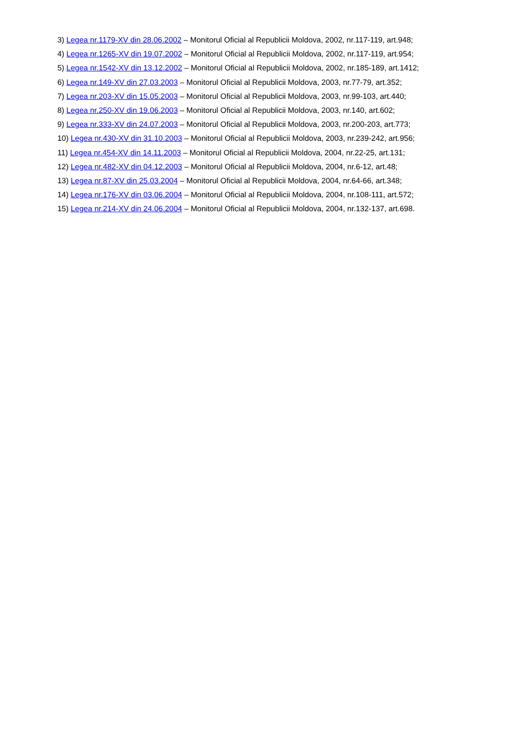3) Legea nr.1179-XV din 28.06.2002 – Monitorul Oficial al Republicii Moldova, 2002, nr.117-119, art.948;
4) Legea nr.1265-XV din 19.07.2002 – Monitorul Oficial al Republicii Moldova, 2002, nr.117-119, art.954;
5) Legea nr.1542-XV din 13.12.2002 – Monitorul Oficial al Republicii Moldova, 2002, nr.185-189, art.1412;
6) Legea nr.149-XV din 27.03.2003 – Monitorul Oficial al Republicii Moldova, 2003, nr.77-79, art.352;
7) Legea nr.203-XV din 15.05.2003 – Monitorul Oficial al Republicii Moldova, 2003, nr.99-103, art.440;
8) Legea nr.250-XV din 19.06.2003 – Monitorul Oficial al Republicii Moldova, 2003, nr.140, art.602;
9) Legea nr.333-XV din 24.07.2003 – Monitorul Oficial al Republicii Moldova, 2003, nr.200-203, art.773;
10) Legea nr.430-XV din 31.10.2003 – Monitorul Oficial al Republicii Moldova, 2003, nr.239-242, art.956;
11) Legea nr.454-XV din 14.11.2003 – Monitorul Oficial al Republicii Moldova, 2004, nr.22-25, art.131;
12) Legea nr.482-XV din 04.12.2003 – Monitorul Oficial al Republicii Moldova, 2004, nr.6-12, art.48;
13) Legea nr.87-XV din 25.03.2004 – Monitorul Oficial al Republicii Moldova, 2004, nr.64-66, art.348;
14) Legea nr.176-XV din 03.06.2004 – Monitorul Oficial al Republicii Moldova, 2004, nr.108-111, art.572;
15) Legea nr.214-XV din 24.06.2004 – Monitorul Oficial al Republicii Moldova, 2004, nr.132-137, art.698.